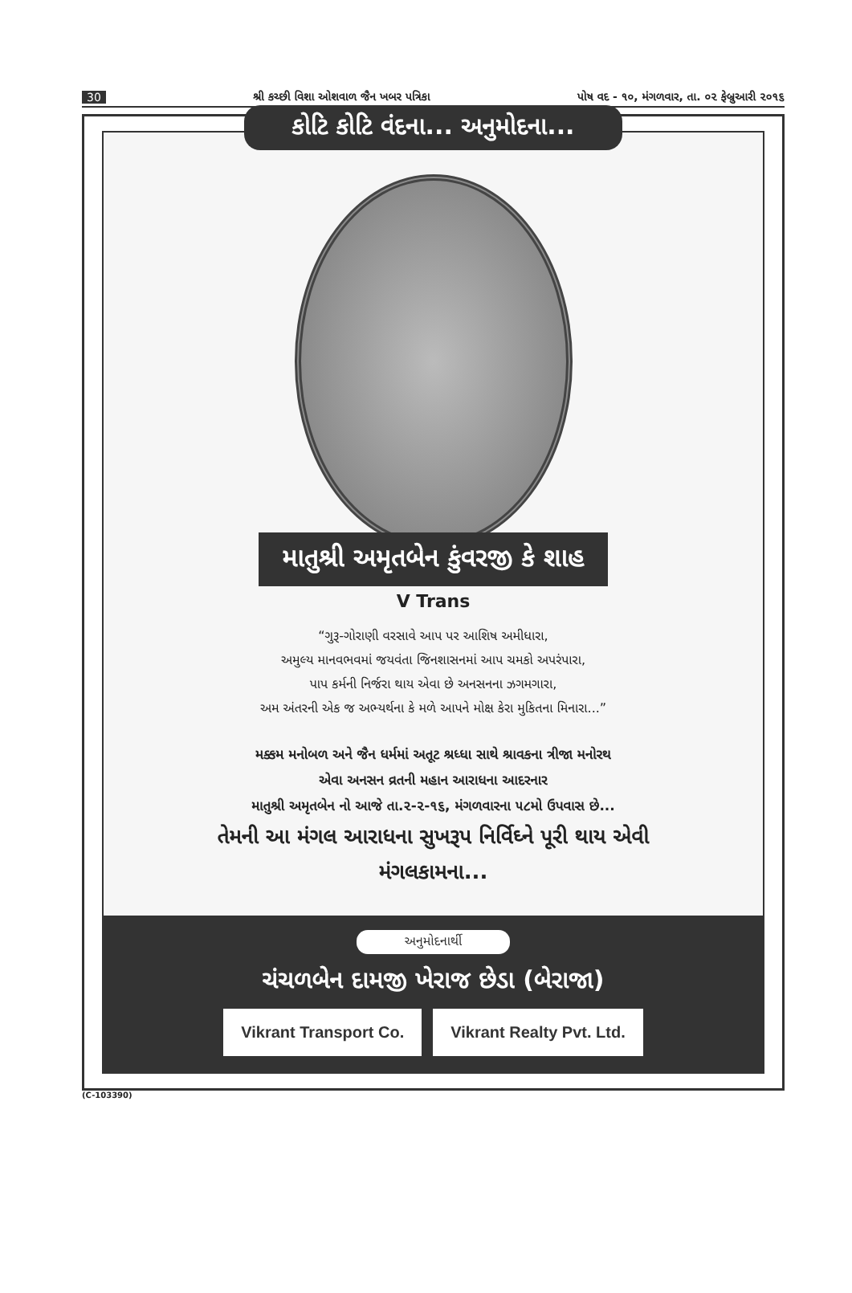30 શ્રી કચ્છી વિશા ઓશવાળ જૈન ખબર પત્રિકા પોષ વદ - ૧૦, મંગળવાર, તા. ૦૨ ફેબ્રુઆરી ૨૦૧૬
કોટિ કોટિ વંદના... અનુમોદના...
માતુશ્રી અમૃતબેન કુંવરજી કે શાહ
V Trans
“ગુરૂ-ગોરાણી વરસાવે આપ પર આશિષ અમીધારા,
અમુલ્ય માનવભવમાં જયવંતા જિનશાસનમાં આપ ચમકો અપરંપારા,
પાપ કર્મની નિર્જરા થાય એવા છે અનસનના ઝગમગારા,
અમ અંતરની એક જ અભ્યર્થના કે મળે આપને મોક્ષ કેરા મુકિતના મિનારા...”
મક્કમ મનોબળ અને જૈન ધર્મમાં અતૂટ શ્રધ્ધા સાથે શ્રાવકના ત્રીજા મનોરથ
એવા અનસન વ્રતની મહાન આરાધના આદરનાર
માતુશ્રી અમૃતબેન નો આજે તા.૨-૨-૧૬, મંગળવારના ૫૮મો ઉપવાસ છે...
તેમની આ મંગલ આરાધના સુખરૂપ નિર્વિઘ્ને પૂરી થાય એવી
મંગલકામના...
અનુમોદનાર્થી
ચંચળબેન દામજી ખેરાજ છેડા (બેરાજા)
Vikrant Transport Co. Vikrant Realty Pvt. Ltd.
(C-103390)